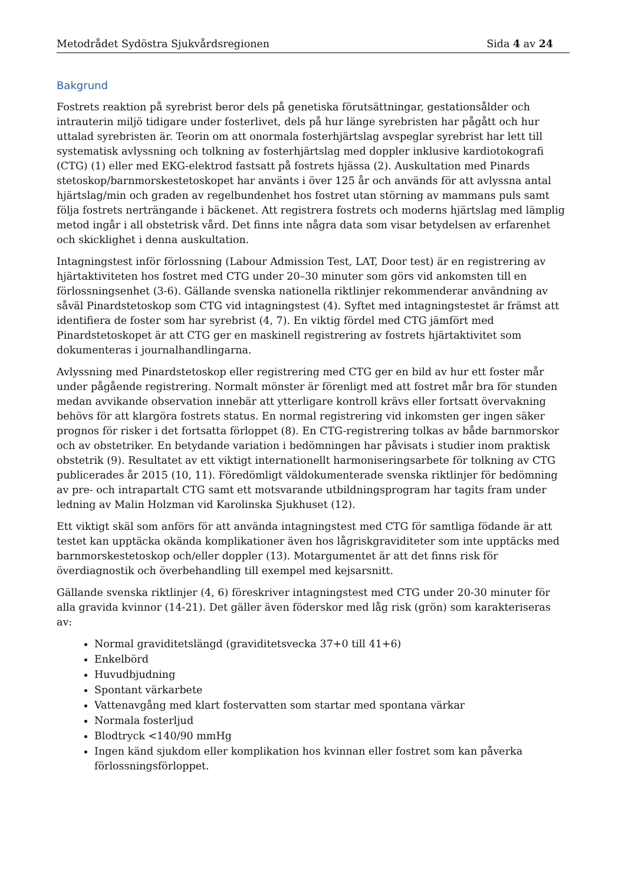Metodrådet Sydöstra Sjukvårdsregionen Sida 4 av 24
Bakgrund
Fostrets reaktion på syrebrist beror dels på genetiska förutsättningar, gestationsålder och intrauterin miljö tidigare under fosterlivet, dels på hur länge syrebristen har pågått och hur uttalad syrebristen är. Teorin om att onormala fosterhjärtslag avspeglar syrebrist har lett till systematisk avlyssning och tolkning av fosterhjärtslag med doppler inklusive kardiotokografi (CTG) (1) eller med EKG-elektrod fastsatt på fostrets hjässa (2). Auskultation med Pinards stetoskop/barnmorskestetoskopet har använts i över 125 år och används för att avlyssna antal hjärtslag/min och graden av regelbundenhet hos fostret utan störning av mammans puls samt följa fostrets nerträngande i bäckenet. Att registrera fostrets och moderns hjärtslag med lämplig metod ingår i all obstetrisk vård. Det finns inte några data som visar betydelsen av erfarenhet och skicklighet i denna auskultation.
Intagningstest inför förlossning (Labour Admission Test, LAT, Door test) är en registrering av hjärtaktiviteten hos fostret med CTG under 20–30 minuter som görs vid ankomsten till en förlossningsenhet (3-6). Gällande svenska nationella riktlinjer rekommenderar användning av såväl Pinardstetoskop som CTG vid intagningstest (4). Syftet med intagningstestet är främst att identifiera de foster som har syrebrist (4, 7). En viktig fördel med CTG jämfört med Pinardstetoskopet är att CTG ger en maskinell registrering av fostrets hjärtaktivitet som dokumenteras i journalhandlingarna.
Avlyssning med Pinardstetoskop eller registrering med CTG ger en bild av hur ett foster mår under pågående registrering. Normalt mönster är förenligt med att fostret mår bra för stunden medan avvikande observation innebär att ytterligare kontroll krävs eller fortsatt övervakning behövs för att klargöra fostrets status. En normal registrering vid inkomsten ger ingen säker prognos för risker i det fortsatta förloppet (8). En CTG-registrering tolkas av både barnmorskor och av obstetriker. En betydande variation i bedömningen har påvisats i studier inom praktisk obstetrik (9). Resultatet av ett viktigt internationellt harmoniseringsarbete för tolkning av CTG publicerades år 2015 (10, 11). Föredömligt väldokumenterade svenska riktlinjer för bedömning av pre- och intrapartalt CTG samt ett motsvarande utbildningsprogram har tagits fram under ledning av Malin Holzman vid Karolinska Sjukhuset (12).
Ett viktigt skäl som anförs för att använda intagningstest med CTG för samtliga födande är att testet kan upptäcka okända komplikationer även hos lågriskgraviditeter som inte upptäcks med barnmorskestetoskop och/eller doppler (13). Motargumentet är att det finns risk för överdiagnostik och överbehandling till exempel med kejsarsnitt.
Gällande svenska riktlinjer (4, 6) föreskriver intagningstest med CTG under 20-30 minuter för alla gravida kvinnor (14-21). Det gäller även föderskor med låg risk (grön) som karakteriseras av:
Normal graviditetslängd (graviditetsvecka 37+0 till 41+6)
Enkelbörd
Huvudbjudning
Spontant värkarbete
Vattenavgång med klart fostervatten som startar med spontana värkar
Normala fosterljud
Blodtryck <140/90 mmHg
Ingen känd sjukdom eller komplikation hos kvinnan eller fostret som kan påverka förlossningsförloppet.